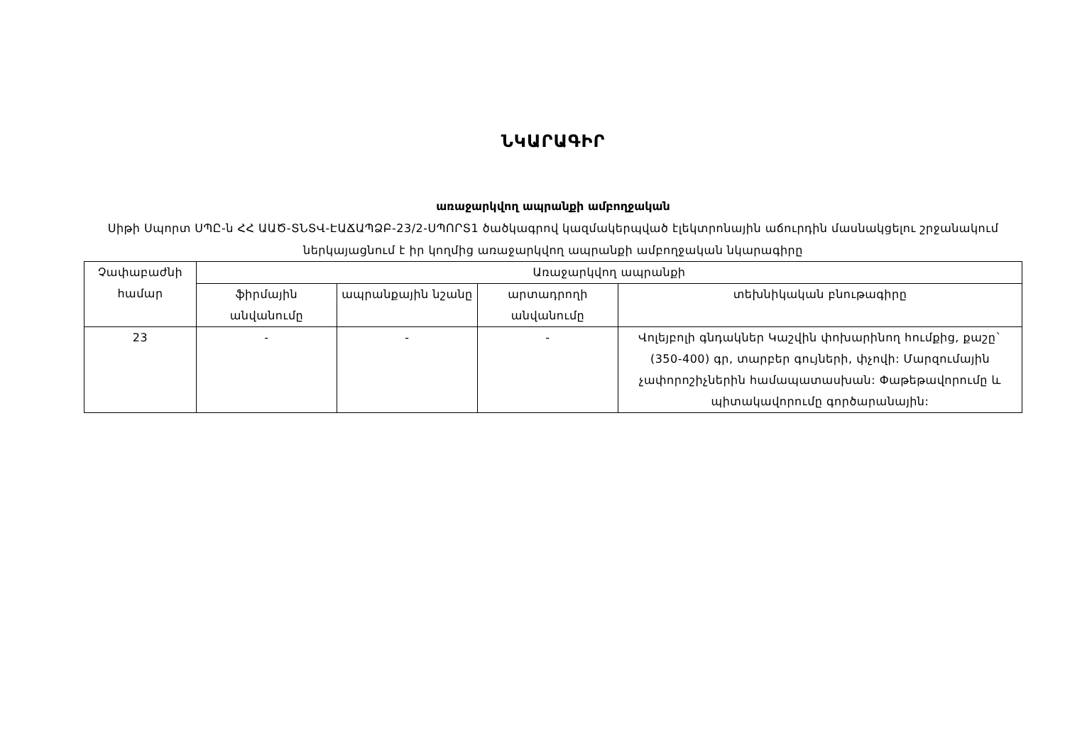ՆԿԱՐԱԳԻՐ
առաջարկվող ապրանքի ամբողջական
Սիթի Սպորտ ՍՊԸ-ն ՀՀ ԱԱԾ-ՏՆՏՎ-ԷԱՃԱՊՁԲ-23/2-ՍՊՈՐՏ1 ծածկագրով կազմակերպված էլեկտրոնային աճուրդին մասնակցելու շրջանակում ներկայացնում է իր կողմից առաջարկվող ապրանքի ամբողջական նկարագիրը
| Չափաբաժնի համար | Առաջարկվող ապրանքի | | | |
| --- | --- | --- | --- | --- |
| | ֆիրմային անվանումը | ապրանքային նշանը | արտադրողի անվանումը | տեխնիկական բնութագիրը |
| 23 | - | - | - | Վոլեյբոլի գնդակներ Կաշվին փոխարինող հումքից, քաշը` (350-400) գր, տարբեր գույների, փչովի: Մարզումային չափորոշիչներին համապատասխան: Փաթեթավորումը և պիտակավորումը գործարանային: |